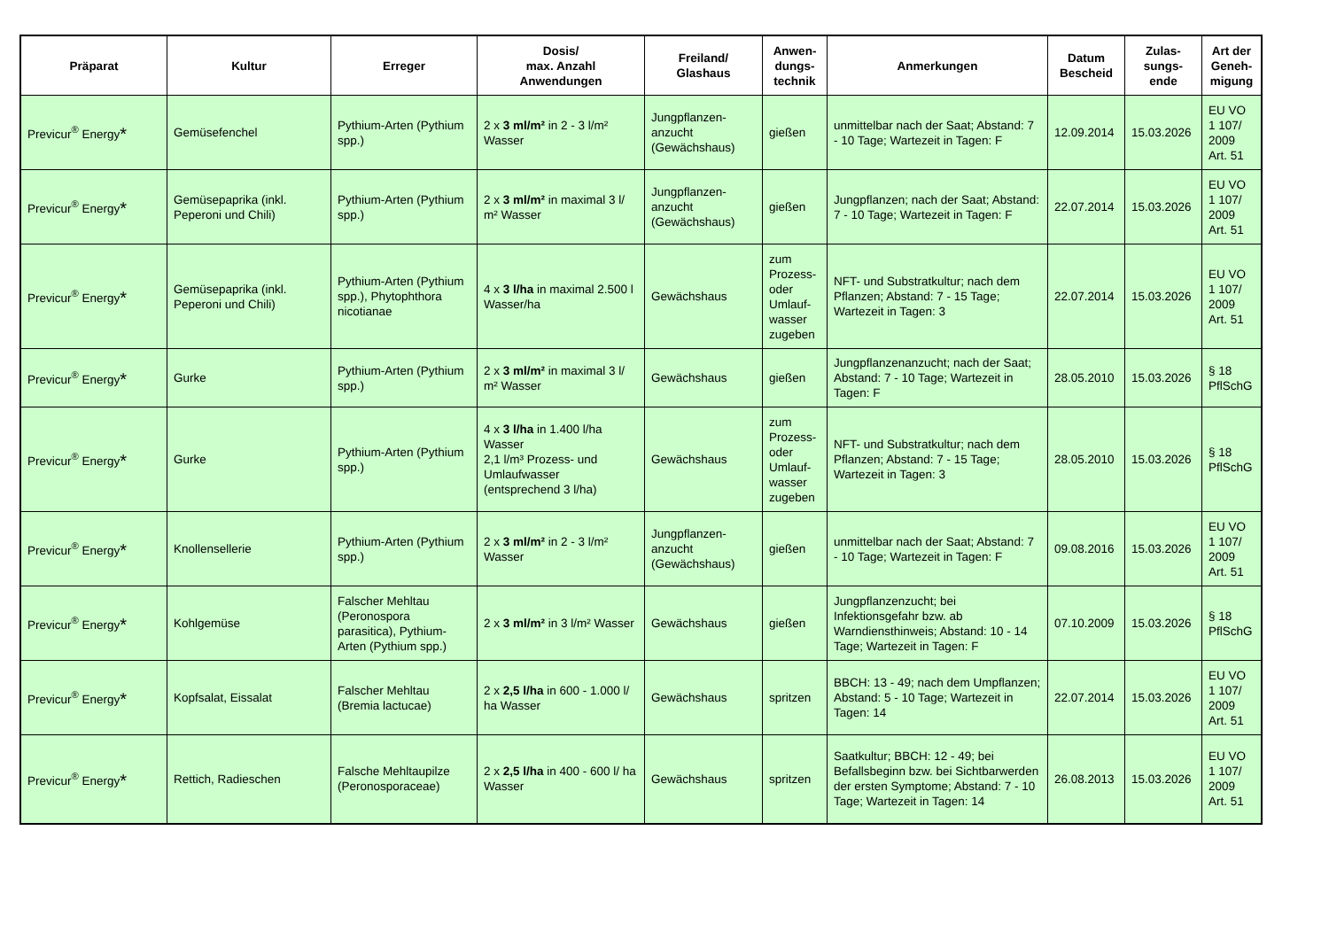| Präparat | Kultur | Erreger | Dosis/ max. Anzahl Anwendungen | Freiland/ Glashaus | Anwen- dungs- technik | Anmerkungen | Datum Bescheid | Zulas- sungs- ende | Art der Geneh- migung |
| --- | --- | --- | --- | --- | --- | --- | --- | --- | --- |
| Previcur<sup>®</sup> Energy * | Gemüsefenchel | Pythium-Arten (Pythium spp.) | 2 x 3 ml/m² in 2 - 3 l/m² Wasser | Jungpflanzen-anzucht (Gewächshaus) | gießen | unmittelbar nach der Saat; Abstand: 7 - 10 Tage; Wartezeit in Tagen: F | 12.09.2014 | 15.03.2026 | EU VO 1 107/ 2009 Art. 51 |
| Previcur<sup>®</sup> Energy * | Gemüsepaprika (inkl. Peperoni und Chili) | Pythium-Arten (Pythium spp.) | 2 x 3 ml/m² in maximal 3 l/ m² Wasser | Jungpflanzen-anzucht (Gewächshaus) | gießen | Jungpflanzen; nach der Saat; Abstand: 7 - 10 Tage; Wartezeit in Tagen: F | 22.07.2014 | 15.03.2026 | EU VO 1 107/ 2009 Art. 51 |
| Previcur<sup>®</sup> Energy * | Gemüsepaprika (inkl. Peperoni und Chili) | Pythium-Arten (Pythium spp.), Phytophthora nicotianae | 4 x 3 l/ha in maximal 2.500 l Wasser/ha | Gewächshaus | zum Prozess- oder Umlauf-wasser zugeben | NFT- und Substratkultur; nach dem Pflanzen; Abstand: 7 - 15 Tage; Wartezeit in Tagen: 3 | 22.07.2014 | 15.03.2026 | EU VO 1 107/ 2009 Art. 51 |
| Previcur<sup>®</sup> Energy * | Gurke | Pythium-Arten (Pythium spp.) | 2 x 3 ml/m² in maximal 3 l/ m² Wasser | Gewächshaus | gießen | Jungpflanzenanzucht; nach der Saat; Abstand: 7 - 10 Tage; Wartezeit in Tagen: F | 28.05.2010 | 15.03.2026 | § 18 PflSchG |
| Previcur<sup>®</sup> Energy * | Gurke | Pythium-Arten (Pythium spp.) | 4 x 3 l/ha in 1.400 l/ha Wasser 2,1 l/m³ Prozess- und Umlaufwasser (entsprechend 3 l/ha) | Gewächshaus | zum Prozess- oder Umlauf-wasser zugeben | NFT- und Substratkultur; nach dem Pflanzen; Abstand: 7 - 15 Tage; Wartezeit in Tagen: 3 | 28.05.2010 | 15.03.2026 | § 18 PflSchG |
| Previcur<sup>®</sup> Energy * | Knollensellerie | Pythium-Arten (Pythium spp.) | 2 x 3 ml/m² in 2 - 3 l/m² Wasser | Jungpflanzen-anzucht (Gewächshaus) | gießen | unmittelbar nach der Saat; Abstand: 7 - 10 Tage; Wartezeit in Tagen: F | 09.08.2016 | 15.03.2026 | EU VO 1 107/ 2009 Art. 51 |
| Previcur<sup>®</sup> Energy * | Kohlgemüse | Falscher Mehltau (Peronospora parasitica), Pythium-Arten (Pythium spp.) | 2 x 3 ml/m² in 3 l/m² Wasser | Gewächshaus | gießen | Jungpflanzenzucht; bei Infektionsgefahr bzw. ab Warndiensthinweis; Abstand: 10 - 14 Tage; Wartezeit in Tagen: F | 07.10.2009 | 15.03.2026 | § 18 PflSchG |
| Previcur<sup>®</sup> Energy * | Kopfsalat, Eissalat | Falscher Mehltau (Bremia lactucae) | 2 x 2,5 l/ha in 600 - 1.000 l/ ha Wasser | Gewächshaus | spritzen | BBCH: 13 - 49; nach dem Umpflanzen; Abstand: 5 - 10 Tage; Wartezeit in Tagen: 14 | 22.07.2014 | 15.03.2026 | EU VO 1 107/ 2009 Art. 51 |
| Previcur<sup>®</sup> Energy * | Rettich, Radieschen | Falsche Mehltaupilze (Peronosporaceae) | 2 x 2,5 l/ha in 400 - 600 l/ ha Wasser | Gewächshaus | spritzen | Saatkultur; BBCH: 12 - 49; bei Befallsbeginn bzw. bei Sichtbarwerden der ersten Symptome; Abstand: 7 - 10 Tage; Wartezeit in Tagen: 14 | 26.08.2013 | 15.03.2026 | EU VO 1 107/ 2009 Art. 51 |